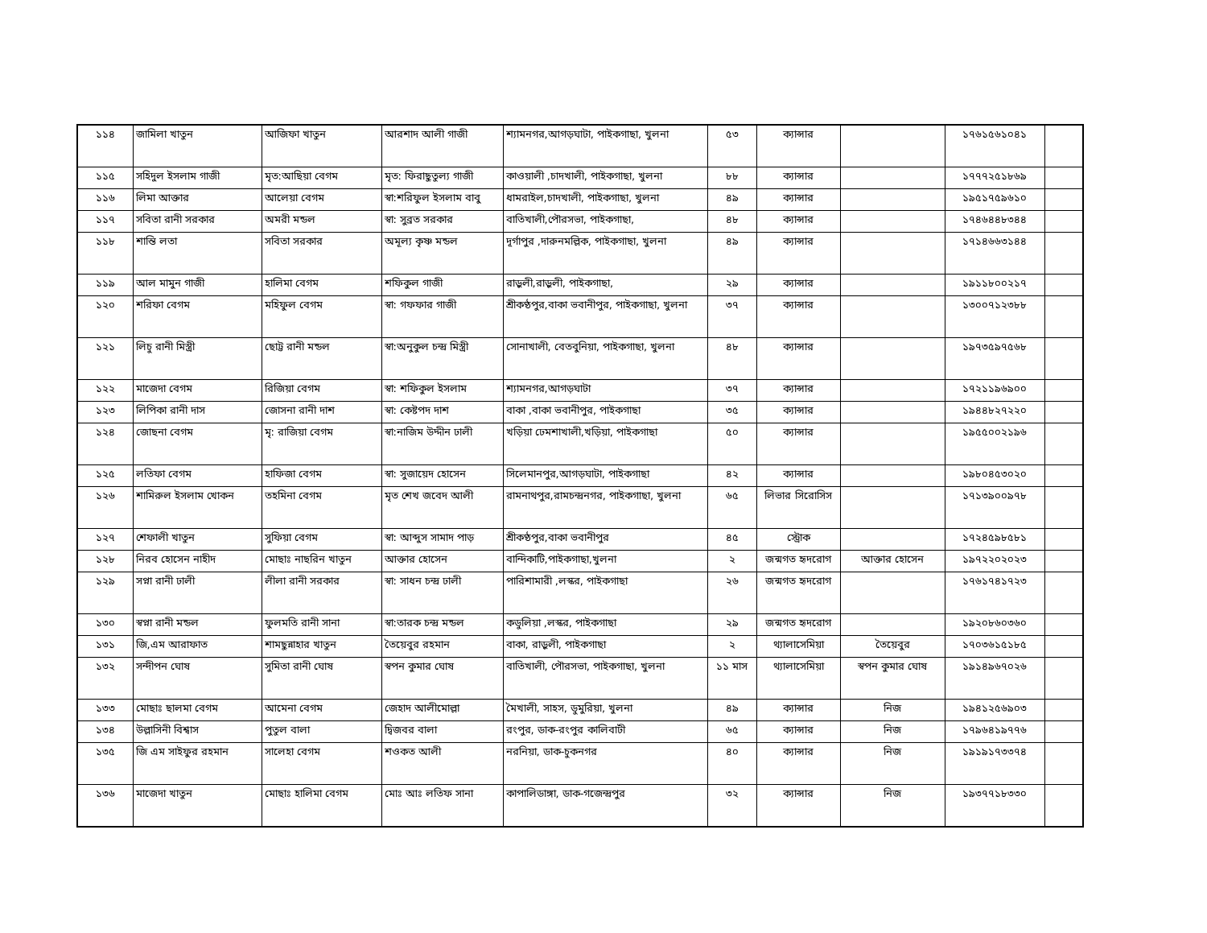| ১১৪ | জামিলা খাতুন | আজিফা খাতুন | আরশাদ আলী গাজী | শ্যামনগর,আগড়ঘাটা, পাইকগাছা, খুলনা | ৫৩ | ক্যান্সার | | ১৭৬১৫৬১০৪১ | |
| ১১৫ | সহিদুল ইসলাম গাজী | মৃত:আছিয়া বেগম | মৃত: ফিরাছুতুল্য গাজী | কাওয়ালী ,চাদখালী, পাইকগাছা, খুলনা | ৮৮ | ক্যান্সার | | ১৭৭৭২৫১৮৬৯ | |
| ১১৬ | লিমা আক্তার | আলেয়া বেগম | স্বা:শরিফুল ইসলাম বাবু | ধামরাইল,চাদখালী, পাইকগাছা, খুলনা | ৪৯ | ক্যান্সার | | ১৯৫১৭৫৯৬১০ | |
| ১১৭ | সবিতা রানী সরকার | অমরী মন্ডল | স্বা: সুব্রত সরকার | বাতিখালী,পৌরসভা, পাইকগাছা, | ৪৮ | ক্যান্সার | | ১৭৪৬৪৪৮৩৪৪ | |
| ১১৮ | শান্তি লতা | সবিতা সরকার | অমূল্য কৃষ্ণ মন্ডল | দূর্গাপুর ,দারুনমল্লিক, পাইকগাছা, খুলনা | ৪৯ | ক্যান্সার | | ১৭১৪৬৬৩১৪৪ | |
| ১১৯ | আল মামুন গাজী | হালিমা বেগম | শফিকুল গাজী | রাড়ুলী,রাড়ুলী, পাইকগাছা, | ২৯ | ক্যান্সার | | ১৯১১৮০০২১৭ | |
| ১২০ | শরিফা বেগম | মহিফুল বেগম | স্বা: গফফার গাজী | শ্রীকণ্ঠপুর,বাকা ভবানীপুর, পাইকগাছা, খুলনা | ৩৭ | ক্যান্সার | | ১৩০০৭১২৩৮৮ | |
| ১২১ | লিচু রানী মিস্ত্রী | ছোট্ট রানী মন্ডল | স্বা:অনুকুল চন্দ্র মিস্ত্রী | সোনাখালী, বেতবুনিয়া, পাইকগাছা, খুলনা | ৪৮ | ক্যান্সার | | ১৯৭৩৫৯৭৫৬৮ | |
| ১২২ | মাজেদা বেগম | রিজিয়া বেগম | স্বা: শফিকুল ইসলাম | শ্যামনগর,আগড়ঘাটা | ৩৭ | ক্যান্সার | | ১৭২১১৯৬৯০০ | |
| ১২৩ | লিপিকা রানী দাস | জোসনা রানী দাশ | স্বা: কেষ্টপদ দাশ | বাকা ,বাকা ভবানীপুর, পাইকগাছা | ৩৫ | ক্যান্সার | | ১৯৪৪৮২৭২২০ | |
| ১২৪ | জোছনা বেগম | মৃ: রাজিয়া বেগম | স্বা:নাজিম উদ্দীন ঢালী | খড়িয়া ঢেমশাখালী,খড়িয়া, পাইকগাছা | ৫০ | ক্যান্সার | | ১৯৫৫০০২১৯৬ | |
| ১২৫ | লতিফা বেগম | হাফিজা বেগম | স্বা: সুজায়েদ হোসেন | সিলেমানপুর,আগড়ঘাটা, পাইকগাছা | ৪২ | ক্যান্সার | | ১৯৮০৪৫৩০২০ | |
| ১২৬ | শামিরুল ইসলাম খোকন | তহমিনা বেগম | মৃত শেখ জবেদ আলী | রামনাথপুর,রামচন্দ্রনগর, পাইকগাছা, খুলনা | ৬৫ | লিভার সিরোসিস | | ১৭১৩৯০০৯৭৮ | |
| ১২৭ | শেফালী খাতুন | সুফিয়া বেগম | স্বা: আব্দুস সামাদ পাড় | শ্রীকণ্ঠপুর,বাকা ভবানীপুর | ৪৫ | স্ট্রোক | | ১৭২৪৫৯৮৫৮১ | |
| ১২৮ | নিরব হোসেন নাহীদ | মোছাঃ নাছরিন খাতুন | আক্তার হোসেন | বান্দিকাটি,পাইকগাছা,খুলনা | ২ | জন্মগত হৃদরোগ | আক্তার হোসেন | ১৯৭২২০২০২৩ | |
| ১২৯ | সপ্না রানী ঢালী | লীলা রানী সরকার | স্বা: সাধন চন্দ্র ঢালী | পারিশামারী ,লস্কর, পাইকগাছা | ২৬ | জন্মগত হৃদরোগ | | ১৭৬১৭৪১৭২৩ | |
| ১৩০ | স্বপ্না রানী মন্ডল | ফুলমতি রানী সানা | স্বা:তারক চন্দ্র মন্ডল | কডুলিয়া ,লস্কর, পাইকগাছা | ২৯ | জন্মগত হৃদরোগ | | ১৯২০৮৬০৩৬০ | |
| ১৩১ | জি,এম আরাফাত | শামছুন্নাহার খাতুন | তৈয়েবুর রহমান | বাকা, রাড়ুলী, পাইকগাছা | ২ | থ্যালাসেমিয়া | তৈয়েবুর | ১৭০৩৬১৫১৮৫ | |
| ১৩২ | সন্দীপন ঘোষ | সুমিতা রানী ঘোষ | স্বপন কুমার ঘোষ | বাতিখালী, পৌরসভা, পাইকগাছা, খুলনা | ১১ মাস | থ্যালাসেমিয়া | স্বপন কুমার ঘোষ | ১৯১৪৯৬৭০২৬ | |
| ১৩৩ | মোছাঃ ছালমা বেগম | আমেনা বেগম | জেহাদ আলীমোল্লা | মৈখালী, সাহস, ডুমুরিয়া, খুলনা | ৪৯ | ক্যান্সার | নিজ | ১৯৪১২৫৬৯০৩ | |
| ১৩৪ | উল্লাসিনী বিশ্বাস | পুতুল বালা | দ্বিজবর বালা | রংপুর, ডাক-রংপুর কালিবাটী | ৬৫ | ক্যান্সার | নিজ | ১৭৯৬৪১৯৭৭৬ | |
| ১৩৫ | জি এম সাইফুর রহমান | সালেহা বেগম | শওকত আলী | নরনিয়া, ডাক-চুকনগর | ৪০ | ক্যান্সার | নিজ | ১৯১৯১৭৩৩৭৪ | |
| ১৩৬ | মাজেদা খাতুন | মোছাঃ হালিমা বেগম | মোঃ আঃ লতিফ সানা | কাপালিডাঙ্গা, ডাক-গজেন্দ্রপুর | ৩২ | ক্যান্সার | নিজ | ১৯৩৭৭১৮৩৩০ | |